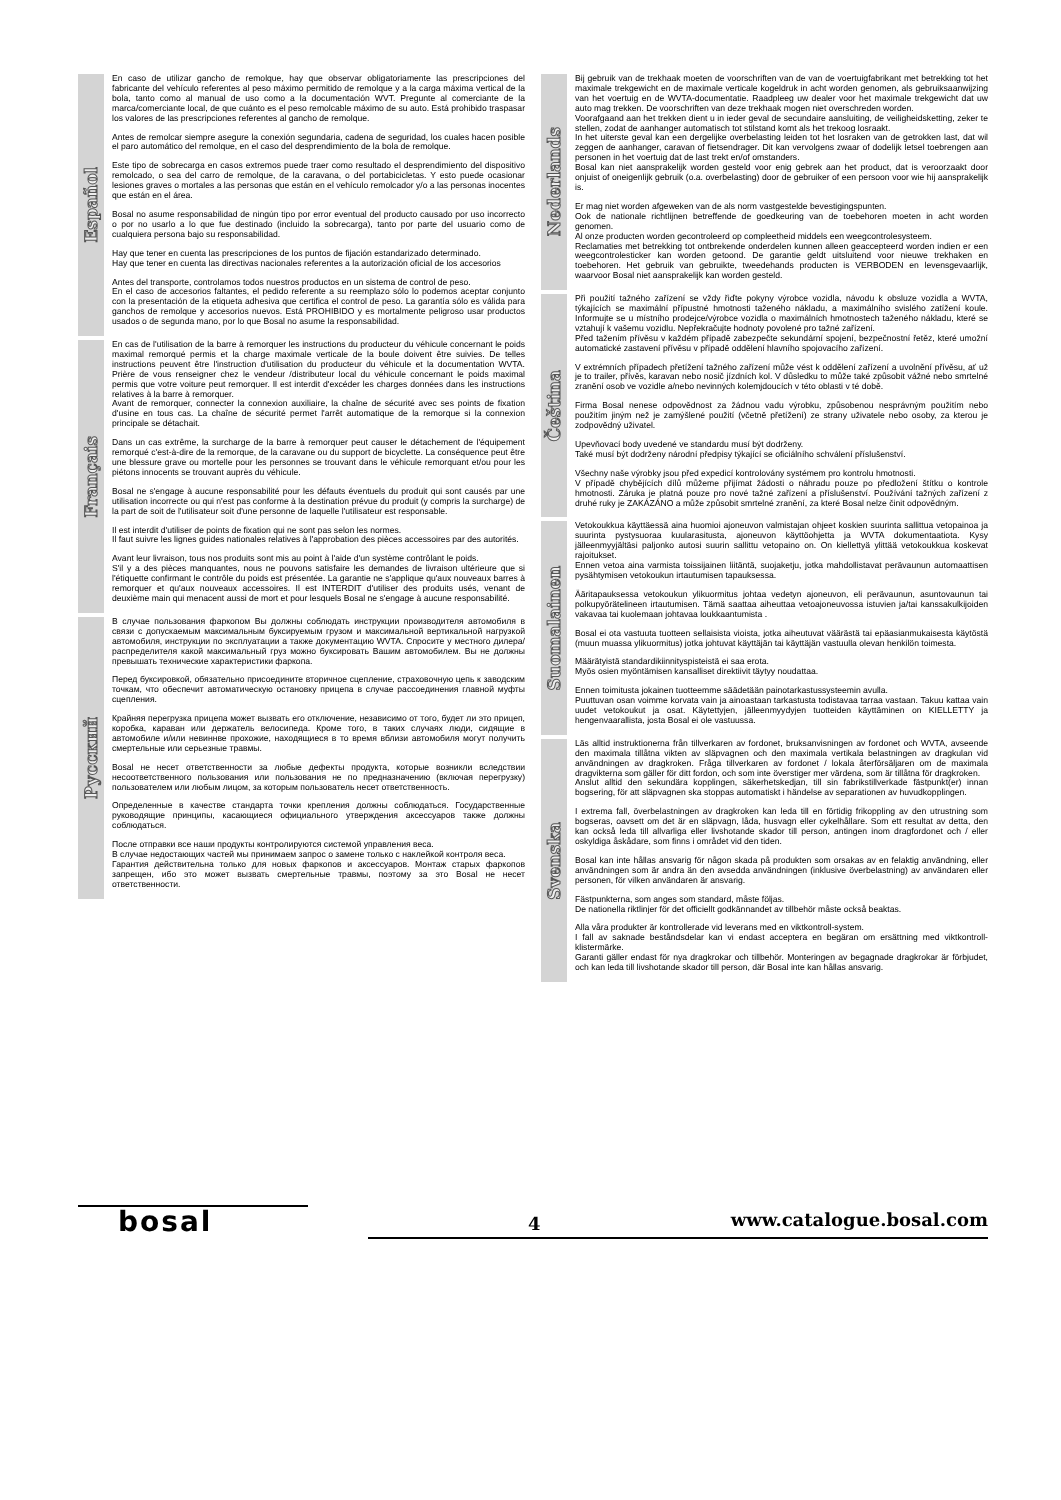Español
En caso de utilizar gancho de remolque, hay que observar obligatoriamente las prescripciones del fabricante del vehículo referentes al peso máximo permitido de remolque y a la carga máxima vertical de la bola, tanto como al manual de uso como a la documentación WVT. Pregunte al comerciante de la marca/comerciante local, de que cuánto es el peso remolcable máximo de su auto. Está prohibido traspasar los valores de las prescripciones referentes al gancho de remolque.
Antes de remolcar siempre asegure la conexión segundaria, cadena de seguridad, los cuales hacen posible el paro automático del remolque, en el caso del desprendimiento de la bola de remolque.
Este tipo de sobrecarga en casos extremos puede traer como resultado el desprendimiento del dispositivo remolcado, o sea del carro de remolque, de la caravana, o del portabicicletas. Y esto puede ocasionar lesiones graves o mortales a las personas que están en el vehículo remolcador y/o a las personas inocentes que están en el área.
Bosal no asume responsabilidad de ningún tipo por error eventual del producto causado por uso incorrecto o por no usarlo a lo que fue destinado (incluido la sobrecarga), tanto por parte del usuario como de cualquiera persona bajo su responsabilidad.
Hay que tener en cuenta las prescripciones de los puntos de fijación estandarizado determinado.
Hay que tener en cuenta las directivas nacionales referentes a la autorización oficial de los accesorios
Antes del transporte, controlamos todos nuestros productos en un sistema de control de peso.
En el caso de accesorios faltantes, el pedido referente a su reemplazo sólo lo podemos aceptar conjunto con la presentación de la etiqueta adhesiva que certifica el control de peso. La garantía sólo es válida para ganchos de remolque y accesorios nuevos. Está PROHIBIDO y es mortalmente peligroso usar productos usados o de segunda mano, por lo que Bosal no asume la responsabilidad.
Français
En cas de l'utilisation de la barre à remorquer les instructions du producteur du véhicule concernant le poids maximal remorqué permis et la charge maximale verticale de la boule doivent être suivies. De telles instructions peuvent être l'instruction d'utilisation du producteur du véhicule et la documentation WVTA. Prière de vous renseigner chez le vendeur /distributeur local du véhicule concernant le poids maximal permis que votre voiture peut remorquer. Il est interdit d'excéder les charges données dans les instructions relatives à la barre à remorquer.
Avant de remorquer, connecter la connexion auxiliaire, la chaîne de sécurité avec ses points de fixation d'usine en tous cas. La chaîne de sécurité permet l'arrêt automatique de la remorque si la connexion principale se détachait.
Dans un cas extrême, la surcharge de la barre à remorquer peut causer le détachement de l'équipement remorqué c'est-à-dire de la remorque, de la caravane ou du support de bicyclette. La conséquence peut être une blessure grave ou mortelle pour les personnes se trouvant dans le véhicule remorquant et/ou pour les piétons innocents se trouvant auprès du véhicule.
Bosal ne s'engage à aucune responsabilité pour les défauts éventuels du produit qui sont causés par une utilisation incorrecte ou qui n'est pas conforme à la destination prévue du produit (y compris la surcharge) de la part de soit de l'utilisateur soit d'une personne de laquelle l'utilisateur est responsable.
Il est interdit d'utiliser de points de fixation qui ne sont pas selon les normes.
Il faut suivre les lignes guides nationales relatives à l'approbation des pièces accessoires par des autorités.
Avant leur livraison, tous nos produits sont mis au point à l'aide d'un système contrôlant le poids.
S'il y a des pièces manquantes, nous ne pouvons satisfaire les demandes de livraison ultérieure que si l'étiquette confirmant le contrôle du poids est présentée. La garantie ne s'applique qu'aux nouveaux barres à remorquer et qu'aux nouveaux accessoires. Il est INTERDIT d'utiliser des produits usés, venant de deuxième main qui menacent aussi de mort et pour lesquels Bosal ne s'engage à aucune responsabilité.
Русский
В случае пользования фаркопом Вы должны соблюдать инструкции производителя автомобиля в связи с допускаемым максимальным буксируемым грузом и максимальной вертикальной нагрузкой автомобиля, инструкции по эксплуатации а также документацию WVTA. Спросите у местного дилера/распределителя какой максимальный груз можно буксировать Вашим автомобилем. Вы не должны превышать технические характеристики фаркопа.
Перед буксировкой, обязательно присоедините вторичное сцепление, страховочную цепь к заводским точкам, что обеспечит автоматическую остановку прицепа в случае рассоединения главной муфты сцепления.
Крайняя перегрузка прицепа может вызвать его отключение, независимо от того, будет ли это прицеп, коробка, караван или держатель велосипеда. Кроме того, в таких случаях люди, сидящие в автомобиле и/или невиннве прохожие, находящиеся в то время вблизи автомобиля могут получить смертельные или серьезные травмы.
Bosal не несет ответственности за любые дефекты продукта, которые возникли вследствии несоответственного пользования или пользования не по предназначению (включая перегрузку) пользователем или любым лицом, за которым пользователь несет ответственность.
Определенные в качестве стандарта точки крепления должны соблюдаться. Государственные руководящие принципы, касающиеся официального утверждения аксессуаров также должны соблюдаться.
После отправки все наши продукты контролируются системой управления веса.
В случае недостающих частей мы принимаем запрос о замене только с наклейкой контроля веса.
Гарантия действительна только для новых фаркопов и аксессуаров. Монтаж старых фаркопов запрещен, ибо это может вызвать смертельные травмы, поэтому за это Bosal не несет ответственности.
Nederlands
Bij gebruik van de trekhaak moeten de voorschriften van de van de voertuigfabrikant met betrekking tot het maximale trekgewicht en de maximale verticale kogeldruk in acht worden genomen, als gebruiksaanwijzing van het voertuig en de WVTA-documentatie. Raadpleeg uw dealer voor het maximale trekgewicht dat uw auto mag trekken. De voorschriften van deze trekhaak mogen niet overschreden worden.
Voorafgaand aan het trekken dient u in ieder geval de secundaire aansluiting, de veiligheidsketting, zeker te stellen, zodat de aanhanger automatisch tot stilstand komt als het trekoog losraakt.
In het uiterste geval kan een dergelijke overbelasting leiden tot het losraken van de getrokken last, dat wil zeggen de aanhanger, caravan of fietsendrager. Dit kan vervolgens zwaar of dodelijk letsel toebrengen aan personen in het voertuig dat de last trekt en/of omstanders.
Bosal kan niet aansprakelijk worden gesteld voor enig gebrek aan het product, dat is veroorzaakt door onjuist of oneigenlijk gebruik (o.a. overbelasting) door de gebruiker of een persoon voor wie hij aansprakelijk is.
Er mag niet worden afgeweken van de als norm vastgestelde bevestigingspunten.
Ook de nationale richtlijnen betreffende de goedkeuring van de toebehoren moeten in acht worden genomen.
Al onze producten worden gecontroleerd op compleetheid middels een weegcontrolesysteem.
Reclamaties met betrekking tot ontbrekende onderdelen kunnen alleen geaccepteerd worden indien er een weegcontrolesticker kan worden getoond. De garantie geldt uitsluitend voor nieuwe trekhaken en toebehoren. Het gebruik van gebruikte, tweedehands producten is VERBODEN en levensgevaarlijk, waarvoor Bosal niet aansprakelijk kan worden gesteld.
Čeština
Při použití tažného zařízení se vždy řiďte pokyny výrobce vozidla, návodu k obsluze vozidla a WVTA, týkajících se maximální přípustné hmotnosti taženého nákladu, a maximálního svislého zatížení koule. Informujte se u místního prodejce/výrobce vozidla o maximálních hmotnostech taženého nákladu, které se vztahují k vašemu vozidlu. Nepřekračujte hodnoty povolené pro tažné zařízení.
Před tažením přívěsu v každém případě zabezpečte sekundární spojení, bezpečnostní řetěz, které umožní automatické zastavení přívěsu v případě oddělení hlavního spojovacího zařízení.
V extrémních případech přetížení tažného zařízení může vést k oddělení zařízení a uvolnění přívěsu, ať už je to trailer, přívěs, karavan nebo nosič jízdních kol. V důsledku to může také způsobit vážné nebo smrtelné zranění osob ve vozidle a/nebo nevinných kolemjdoucích v této oblasti v té době.
Firma Bosal nenese odpovědnost za žádnou vadu výrobku, způsobenou nesprávným použitím nebo použitím jiným než je zamýšlené použití (včetně přetížení) ze strany uživatele nebo osoby, za kterou je zodpovědný uživatel.
Upevňovací body uvedené ve standardu musí být dodrženy.
Také musí být dodrženy národní předpisy týkající se oficiálního schválení příslušenství.
Všechny naše výrobky jsou před expedicí kontrolovány systémem pro kontrolu hmotnosti.
V případě chybějících dílů můžeme přijímat žádosti o náhradu pouze po předložení štítku o kontrole hmotnosti. Záruka je platná pouze pro nové tažné zařízení a příslušenství. Používání tažných zařízení z druhé ruky je ZAKÁZÁNO a může způsobit smrtelné zranění, za které Bosal nelze činit odpovědným.
Suomalainen
Vetokoukkua käyttäessä aina huomioi ajoneuvon valmistajan ohjeet koskien suurinta sallittua vetopainoa ja suurinta pystysuoraa kuularasitusta, ajoneuvon käyttöohjetta ja WVTA dokumentaatiota. Kysy jälleenmyyjältäsi paljonko autosi suurin sallittu vetopaino on. On kiellettyä ylittää vetokoukkua koskevat rajoitukset.
Ennen vetoa aina varmista toissijainen liitäntä, suojaketju, jotka mahdollistavat perävaunun automaattisen pysähtymisen vetokoukun irtautumisen tapauksessa.
Ääritapauksessa vetokoukun ylikuormitus johtaa vedetyn ajoneuvon, eli perävaunun, asuntovaunun tai polkupyörätelineen irtautumisen. Tämä saattaa aiheuttaa vetoajoneuvossa istuvien ja/tai kanssakulkijoiden vakavaa tai kuolemaan johtavaa loukkaantumista .
Bosal ei ota vastuuta tuotteen sellaisista vioista, jotka aiheutuvat väärästä tai epäasianmukaisesta käytöstä (muun muassa ylikuormitus) jotka johtuvat käyttäjän tai käyttäjän vastuulla olevan henkilön toimesta.
Määrätyistä standardikiinnityspisteistä ei saa erota.
Myös osien myöntämisen kansalliset direktiivit täytyy noudattaa.
Ennen toimitusta jokainen tuotteemme säädetään painotarkastussysteemin avulla.
Puuttuvan osan voimme korvata vain ja ainoastaan tarkastusta todistavaa tarraa vastaan. Takuu kattaa vain uudet vetokoukut ja osat. Käytettyjen, jälleenmyydyjen tuotteiden käyttäminen on KIELLETTY ja hengenvaarallista, josta Bosal ei ole vastuussa.
Svenska
Läs alltid instruktionerna från tillverkaren av fordonet, bruksanvisningen av fordonet och WVTA, avseende den maximala tillåtna vikten av släpvagnen och den maximala vertikala belastningen av dragkulan vid användningen av dragkroken. Fråga tillverkaren av fordonet / lokala återförsäljaren om de maximala dragvikterna som gäller för ditt fordon, och som inte överstiger mer värdena, som är tillåtna för dragkroken.
Anslut alltid den sekundära kopplingen, säkerhetskedjan, till sin fabrikstillverkade fästpunkt(er) innan bogsering, för att släpvagnen ska stoppas automatiskt i händelse av separationen av huvudkopplingen.
I extrema fall, överbelastningen av dragkroken kan leda till en förtidig frikoppling av den utrustning som bogseras, oavsett om det är en släpvagn, låda, husvagn eller cykelhållare. Som ett resultat av detta, den kan också leda till allvarliga eller livshotande skador till person, antingen inom dragfordonet och / eller oskyldiga åskådare, som finns i området vid den tiden.
Bosal kan inte hållas ansvarig för någon skada på produkten som orsakas av en felaktig användning, eller användningen som är andra än den avsedda användningen (inklusive överbelastning) av användaren eller personen, för vilken användaren är ansvarig.
Fästpunkterna, som anges som standard, måste följas.
De nationella riktlinjer för det officiellt godkännandet av tillbehör måste också beaktas.
Alla våra produkter är kontrollerade vid leverans med en viktkontroll-system.
I fall av saknade beståndsdelar kan vi endast acceptera en begäran om ersättning med viktkontroll-klistermärke.
Garanti gäller endast för nya dragkrokar och tillbehör. Monteringen av begagnade dragkrokar är förbjudet, och kan leda till livshotande skador till person, där Bosal inte kan hållas ansvarig.
bosal 4 www.catalogue.bosal.com